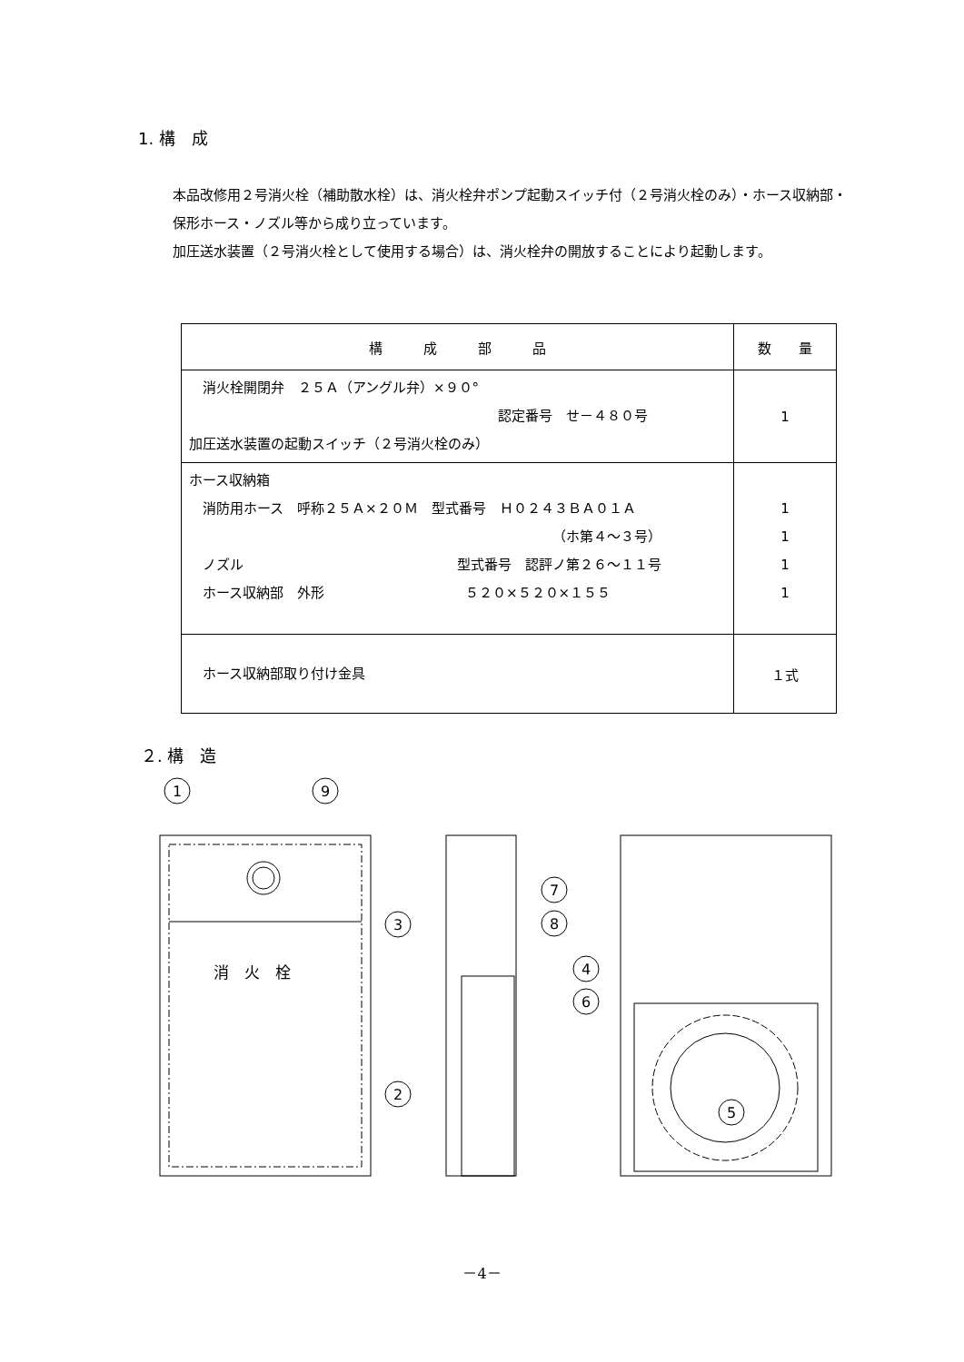1. 構　成
本品改修用２号消火栓（補助散水栓）は、消火栓弁ポンプ起動スイッチ付（２号消火栓のみ）・ホース収納部・保形ホース・ノズル等から成り立っています。
加圧送水装置（２号消火栓として使用する場合）は、消火栓弁の開放することにより起動します。
| 構 成 部 品 | 数 量 |
| --- | --- |
| 消火栓開閉弁 ２５Ａ（アングル弁）×９０° 認定番号 せ－４８０号 加圧送水装置の起動スイッチ（２号消火栓のみ） | 1 |
| ホース収納箱 消防用ホース 呼称２５Ａ×２０Ｍ 型式番号 Ｈ０２４３ＢＡ０１Ａ （ホ第４～３号） ノズル 型式番号 認評ノ第２６～１１号 ホース収納部 外形 ５２０×５２０×１５５ | 1 1 1 1 |
| ホース収納部取り付け金具 | １式 |
２. 構　造
1
9
3
2
消　火　栓
7
8
4
6
5
－4－